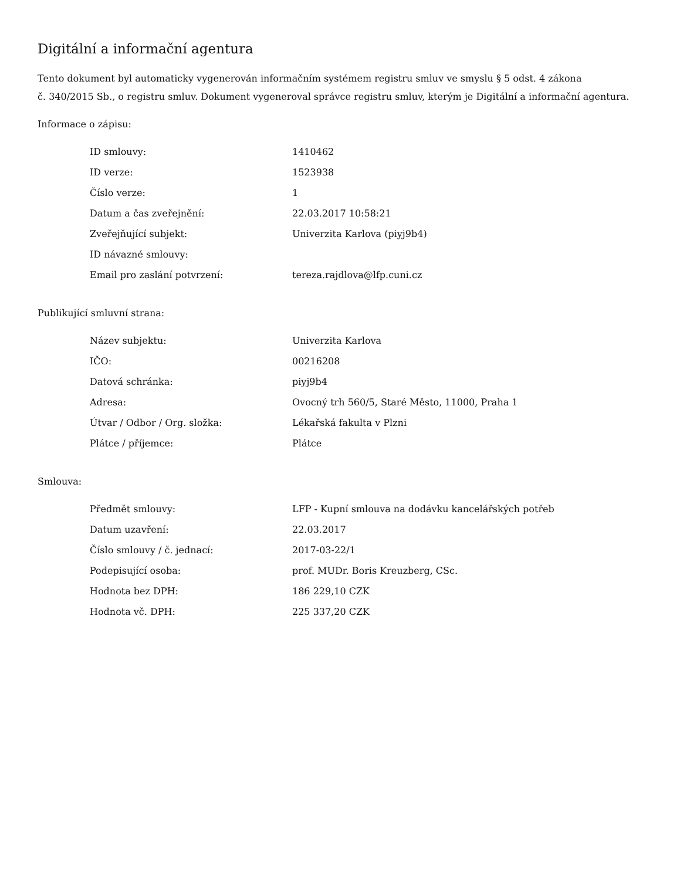Digitální a informační agentura
Tento dokument byl automaticky vygenerován informačním systémem registru smluv ve smyslu § 5 odst. 4 zákona
č. 340/2015 Sb., o registru smluv. Dokument vygeneroval správce registru smluv, kterým je Digitální a informační agentura.
Informace o zápisu:
| ID smlouvy: | 1410462 |
| ID verze: | 1523938 |
| Číslo verze: | 1 |
| Datum a čas zveřejnění: | 22.03.2017 10:58:21 |
| Zveřejňující subjekt: | Univerzita Karlova (piyj9b4) |
| ID návazné smlouvy: | |
| Email pro zaslání potvrzení: | tereza.rajdlova@lfp.cuni.cz |
Publikující smluvní strana:
| Název subjektu: | Univerzita Karlova |
| IČO: | 00216208 |
| Datová schránka: | piyj9b4 |
| Adresa: | Ovocný trh 560/5, Staré Město, 11000, Praha 1 |
| Útvar / Odbor / Org. složka: | Lékařská fakulta v Plzni |
| Plátce / příjemce: | Plátce |
Smlouva:
| Předmět smlouvy: | LFP - Kupní smlouva na dodávku kancelářských potřeb |
| Datum uzavření: | 22.03.2017 |
| Číslo smlouvy / č. jednací: | 2017-03-22/1 |
| Podepisující osoba: | prof. MUDr. Boris Kreuzberg, CSc. |
| Hodnota bez DPH: | 186 229,10 CZK |
| Hodnota vč. DPH: | 225 337,20 CZK |